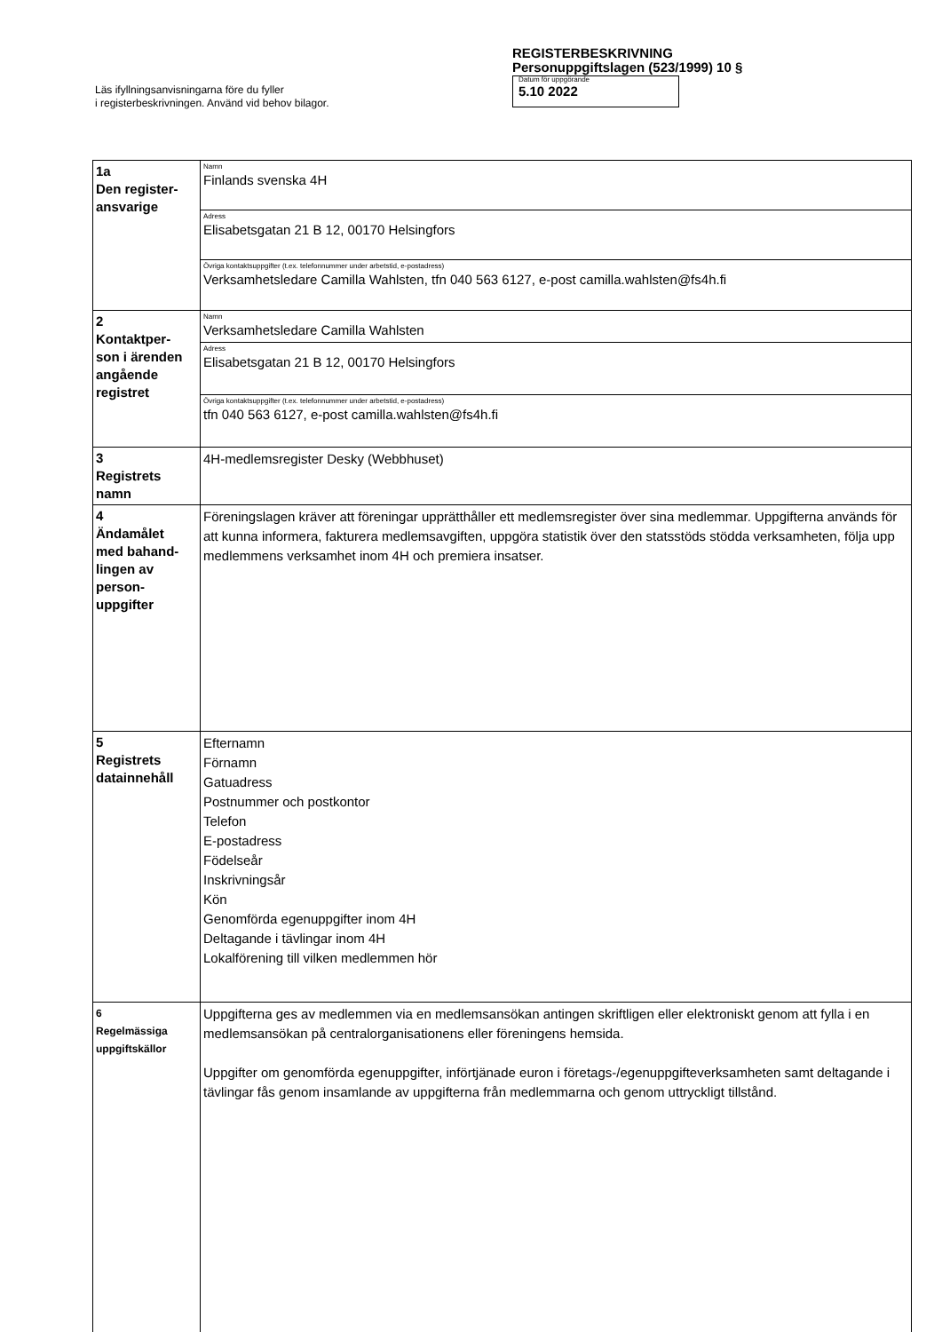Läs ifyllningsanvisningarna före du fyller
i registerbeskrivningen. Använd vid behov bilagor.
REGISTERBESKRIVNING
Personuppgiftslagen (523/1999) 10 §
Datum för uppgörande
5.10 2022
| 1a Den register- ansvarige | Namn Finlands svenska 4H |
| | Adress Elisabetsgatan 21 B 12, 00170 Helsingfors |
| | Övriga kontaktsuppgifter (t.ex. telefonnummer under arbetstid, e-postadress) Verksamhetsledare Camilla Wahlsten, tfn 040 563 6127, e-post camilla.wahlsten@fs4h.fi |
| 2 Kontaktper- son i ärenden angående registret | Namn Verksamhetsledare Camilla Wahlsten |
| | Adress Elisabetsgatan 21 B 12, 00170 Helsingfors |
| | Övriga kontaktsuppgifter (t.ex. telefonnummer under arbetstid, e-postadress) tfn 040 563 6127, e-post camilla.wahlsten@fs4h.fi |
| 3 Registrets namn | 4H-medlemsregister Desky (Webbhuset) |
| 4 Ändamålet med bahand- lingen av person- uppgifter | Föreningslagen kräver att föreningar upprätthåller ett medlemsregister över sina medlemmar. Uppgifterna används för att kunna informera, fakturera medlemsavgiften, uppgöra statistik över den statsstöds stödda verksamheten, följa upp medlemmens verksamhet inom 4H och premiera insatser. |
| 5 Registrets datainnehåll | Efternamn Förnamn Gatuadress Postnummer och postkontor Telefon E-postadress Födelseår Inskrivningsår Kön Genomförda egenuppgifter inom 4H Deltagande i tävlingar inom 4H Lokalförening till vilken medlemmen hör |
| 6 Regelmässiga uppgiftskällor | Uppgifterna ges av medlemmen via en medlemsansökan antingen skriftligen eller elektroniskt genom att fylla i en medlemsansökan på centralorganisationens eller föreningens hemsida. Uppgifter om genomförda egenuppgifter, införtjänade euron i företags-/egenuppgifteverksamheten samt deltagande i tävlingar fås genom insamlande av uppgifterna från medlemmarna och genom uttryckligt tillstånd. |